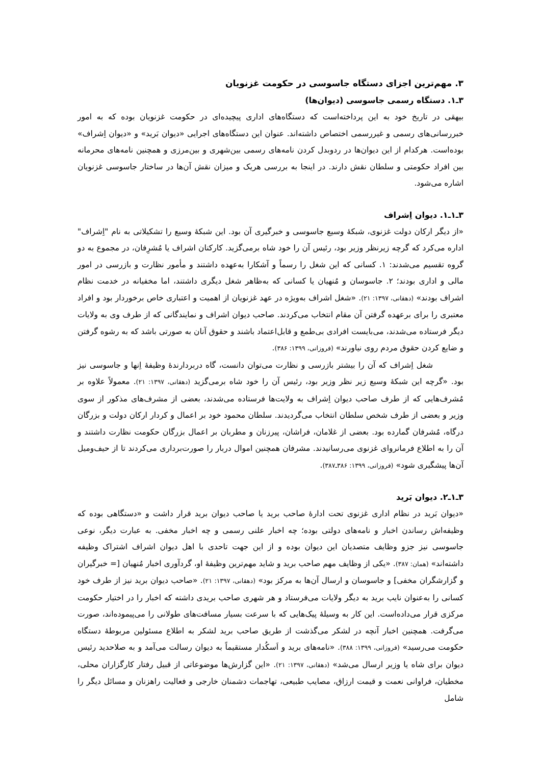۳. مهم‌ترین اجزای دستگاه جاسوسی در حکومت غزنویان
۳ـ۱. دستگاه رسمی جاسوسی (دیوان‌ها)
بیهقی در تاریخ خود به این پرداخته‌است که دستگاه‌های اداری پیچیده‌ای در حکومت غزنویان بوده که به امور خبررسانی‌های رسمی و غیررسمی اختصاص داشته‌اند. عنوان این دستگاه‌های اجرایی «دیوان بَرید» و «دیوان اِشراف» بوده‌است. هرکدام از این دیوان‌ها در ردوبدل کردن نامه‌های رسمی بین‌شهری و بین‌مرزی و همچنین نامه‌های محرمانه بین افراد حکومتی و سلطان نقش دارند. در اینجا به بررسی هریک و میزان نقش آن‌ها در ساختار جاسوسی غزنویان اشاره می‌شود.
۳ـ۱ـ۱. دیوان اِشراف
«از دیگر ارکان دولت غزنوی، شبکهٔ وسیع جاسوسی و خبرگیری آن بود. این شبکهٔ وسیع را تشکیلاتی به نام "اِشراف" اداره می‌کرد که گرچه زیرنظر وزیر بود، رئیس آن را خود شاه برمی‌گزید. کارکنان اشراف یا مُشرِفان، در مجموع به دو گروه تقسیم می‌شدند: ۱. کسانی که این شغل را رسماً و آشکارا به‌عهده داشتند و مأمور نظارت و بازرسی در امور مالی و اداری بودند؛ ۲. جاسوسان و مُنهیان یا کسانی که به‌ظاهر شغل دیگری داشتند، اما مخفیانه در خدمت نظام اشراف بودند» (دهقانی، ۱۳۹۷: ۲۱). «شغل اشراف به‌ویژه در عهد غزنویان از اهمیت و اعتباری خاص برخوردار بود و افراد معتبری را برای برعهده گرفتن آن مقام انتخاب می‌کردند. صاحب دیوان اشراف و نمایندگانی که از طرف وی به ولایات دیگر فرستاده می‌شدند، می‌بایست افرادی بی‌طمع و قابل‌اعتماد باشند و حقوق آنان به صورتی باشد که به رشوه گرفتن و ضایع کردن حقوق مردم روی نیاورند» (فروزانی، ۱۳۹۹: ۳۸۶).
شغل اِشراف که آن را بیشتر بازرسی و نظارت می‌توان دانست، گاه دربردارندهٔ وظیفهٔ اِنها و جاسوسی نیز بود. «گرچه این شبکهٔ وسیع زیر نظر وزیر بود، رئیس آن را خود شاه برمی‌گزید (دهقانی، ۱۳۹۷: ۲۱). معمولاً علاوه بر مُشرف‌هایی که از طرف صاحب دیوان اِشراف به ولایت‌ها فرستاده می‌شدند، بعضی از مشرف‌های مذکور از سوی وزیر و بعضی از طرف شخص سلطان انتخاب می‌گردیدند. سلطان محمود خود بر اعمال و کردار ارکان دولت و بزرگان درگاه، مُشرفان گمارده بود. بعضی از غلامان، فراشان، پیرزنان و مطربان بر اعمال بزرگان حکومت نظارت داشتند و آن را به اطلاع فرمانروای غزنوی می‌رسانیدند. مشرفان همچنین اموال دربار را صورت‌برداری می‌کردند تا از حیف‌ومیل آن‌ها پیشگیری شود» (فروزانی، ۱۳۹۹: ۳۸۶ـ۳۸۷).
۳ـ۱ـ۲. دیوان بَرید
«دیوان بَرید در نظام اداری غزنوی تحت ادارهٔ صاحب برید یا صاحب دیوان برید قرار داشت و «دستگاهی بوده که وظیفه‌اش رساندن اخبار و نامه‌های دولتی بوده؛ چه اخبار علنی رسمی و چه اخبار مخفی. به عبارت دیگر، نوعی جاسوسی نیز جزو وظایف متصدیان این دیوان بوده و از این جهت تاحدی با اهل دیوان اشراف اشتراک وظیفه داشته‌اند» (همان: ۳۸۷). «یکی از وظایف مهم صاحب برید و شاید مهم‌ترین وظیفهٔ او، گردآوری اخبار مُنهیان [= خبرگیران و گزارشگران مخفی] و جاسوسان و ارسال آن‌ها به مرکز بود» (دهقانی، ۱۳۹۷: ۲۱). «صاحب دیوان برید نیز از طرف خود کسانی را به‌عنوان نایب برید به دیگر ولایات می‌فرستاد و هر شهری صاحب بریدی داشته که اخبار را در اختیار حکومت مرکزی قرار می‌داده‌است. این کار به وسیلهٔ پیک‌هایی که با سرعت بسیار مسافت‌های طولانی را می‌پیموده‌اند، صورت می‌گرفت. همچنین اخبار آنچه در لشکر می‌گذشت از طریق صاحب برید لشکر به اطلاع مسئولین مربوطهٔ دستگاه حکومت می‌رسید» (فروزانی، ۱۳۹۹: ۳۸۸). «نامه‌های برید و اَسکُدار مستقیماً به دیوان رسالت می‌آمد و به صلاحدید رئیس دیوان برای شاه یا وزیر ارسال می‌شد» (دهقانی، ۱۳۹۷: ۲۱). «این گزارش‌ها موضوعاتی از قبیل رفتار کارگزاران محلی، مخطیان، فراوانی نعمت و قیمت ارزاق، مصایب طبیعی، تهاجمات دشمنان خارجی و فعالیت راهزنان و مسائل دیگر را شامل